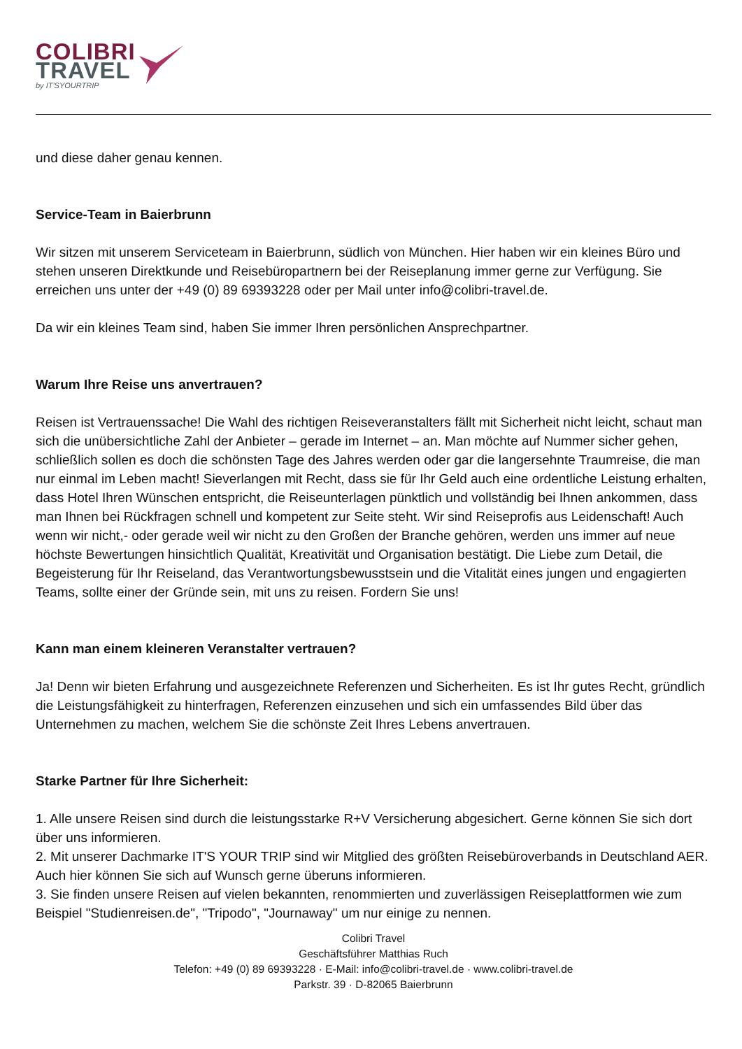COLIBRI
TRAVEL
by IT'SYOURTRIP
und diese daher genau kennen.
Service-Team in Baierbrunn
Wir sitzen mit unserem Serviceteam in Baierbrunn, südlich von München. Hier haben wir ein kleines Büro und stehen unseren Direktkunde und Reisebüropartnern bei der Reiseplanung immer gerne zur Verfügung. Sie erreichen uns unter der +49 (0) 89 69393228 oder per Mail unter info@colibri-travel.de.
Da wir ein kleines Team sind, haben Sie immer Ihren persönlichen Ansprechpartner.
Warum Ihre Reise uns anvertrauen?
Reisen ist Vertrauenssache! Die Wahl des richtigen Reiseveranstalters fällt mit Sicherheit nicht leicht, schaut man sich die unübersichtliche Zahl der Anbieter – gerade im Internet – an. Man möchte auf Nummer sicher gehen, schließlich sollen es doch die schönsten Tage des Jahres werden oder gar die langersehnte Traumreise, die man nur einmal im Leben macht! Sieverlangen mit Recht, dass sie für Ihr Geld auch eine ordentliche Leistung erhalten, dass Hotel Ihren Wünschen entspricht, die Reiseunterlagen pünktlich und vollständig bei Ihnen ankommen, dass man Ihnen bei Rückfragen schnell und kompetent zur Seite steht. Wir sind Reiseprofis aus Leidenschaft! Auch wenn wir nicht,- oder gerade weil wir nicht zu den Großen der Branche gehören, werden uns immer auf neue höchste Bewertungen hinsichtlich Qualität, Kreativität und Organisation bestätigt. Die Liebe zum Detail, die Begeisterung für Ihr Reiseland, das Verantwortungsbewusstsein und die Vitalität eines jungen und engagierten Teams, sollte einer der Gründe sein, mit uns zu reisen. Fordern Sie uns!
Kann man einem kleineren Veranstalter vertrauen?
Ja! Denn wir bieten Erfahrung und ausgezeichnete Referenzen und Sicherheiten. Es ist Ihr gutes Recht, gründlich die Leistungsfähigkeit zu hinterfragen, Referenzen einzusehen und sich ein umfassendes Bild über das Unternehmen zu machen, welchem Sie die schönste Zeit Ihres Lebens anvertrauen.
Starke Partner für Ihre Sicherheit:
1. Alle unsere Reisen sind durch die leistungsstarke R+V Versicherung abgesichert. Gerne können Sie sich dort über uns informieren.
2. Mit unserer Dachmarke IT'S YOUR TRIP sind wir Mitglied des größten Reisebüroverbands in Deutschland AER. Auch hier können Sie sich auf Wunsch gerne überuns informieren.
3. Sie finden unsere Reisen auf vielen bekannten, renommierten und zuverlässigen Reiseplattformen wie zum Beispiel "Studienreisen.de", "Tripodo", "Journaway" um nur einige zu nennen.
Colibri Travel
Geschäftsführer Matthias Ruch
Telefon: +49 (0) 89 69393228 · E-Mail: info@colibri-travel.de · www.colibri-travel.de
Parkstr. 39 · D-82065 Baierbrunn